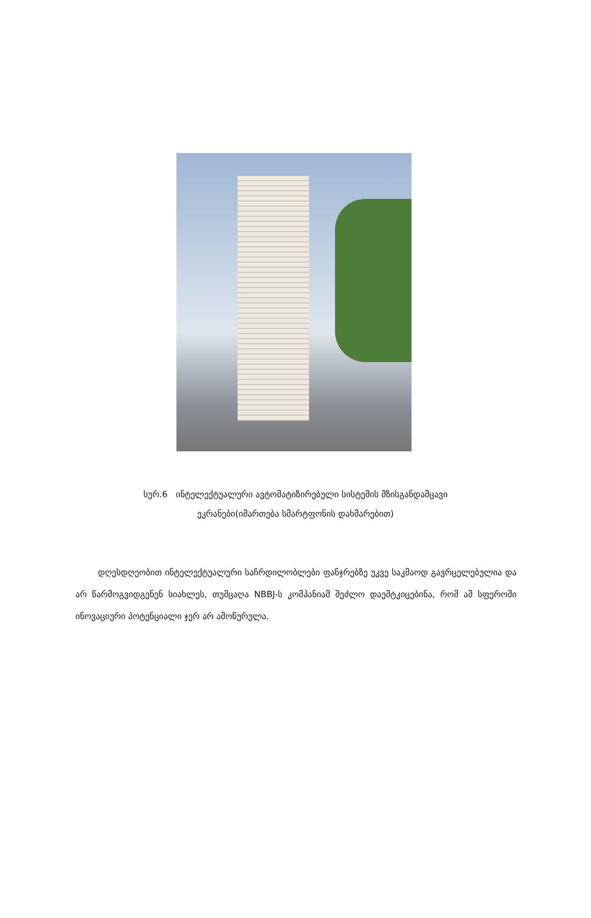სურ.6 ინტელექტუალური ავტომატიზირებული სისტემის მზისგანდამცავი
ეკრანები(იმართება სმარტფონის დახმარებით)
დღესდღეობით ინტელექტუალური საჩრდილობლები ფანჯრებზე უკვე საკმაოდ გავრცელებულია და არ წარმოგვიდგენენ სიახლეს, თუმცაღა NBBJ-ს კომპანიამ შეძლო დაემტკიცებინა, რომ ამ სფეროში ინოვაციური პოტენციალი ჯერ არ ამოწურულა.